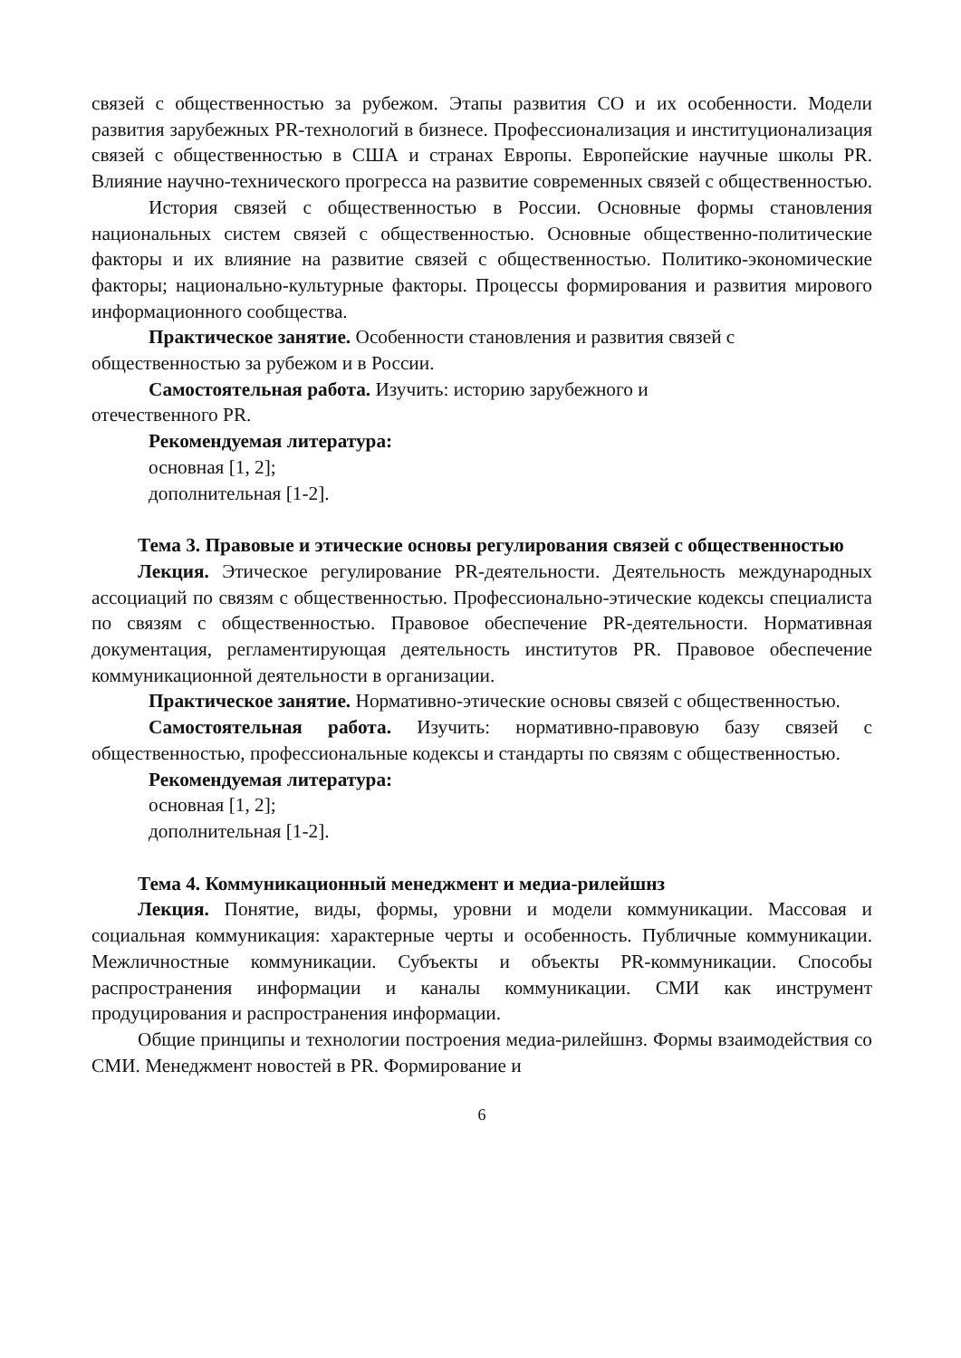связей с общественностью за рубежом. Этапы развития СО и их особенности. Модели развития зарубежных PR-технологий в бизнесе. Профессионализация и институционализация связей с общественностью в США и странах Европы. Европейские научные школы PR. Влияние научно-технического прогресса на развитие современных связей с общественностью.
История связей с общественностью в России. Основные формы становления национальных систем связей с общественностью. Основные общественно-политические факторы и их влияние на развитие связей с общественностью. Политико-экономические факторы; национально-культурные факторы. Процессы формирования и развития мирового информационного сообщества.
Практическое занятие. Особенности становления и развития связей с общественностью за рубежом и в России.
Самостоятельная работа. Изучить: историю зарубежного и
отечественного PR.
Рекомендуемая литература:
основная [1, 2];
дополнительная [1-2].
Тема 3. Правовые и этические основы регулирования связей с общественностью
Лекция. Этическое регулирование PR-деятельности. Деятельность международных ассоциаций по связям с общественностью. Профессионально-этические кодексы специалиста по связям с общественностью. Правовое обеспечение PR-деятельности. Нормативная документация, регламентирующая деятельность институтов PR. Правовое обеспечение коммуникационной деятельности в организации.
Практическое занятие. Нормативно-этические основы связей с общественностью.
Самостоятельная работа. Изучить: нормативно-правовую базу связей с общественностью, профессиональные кодексы и стандарты по связям с общественностью.
Рекомендуемая литература:
основная [1, 2];
дополнительная [1-2].
Тема 4. Коммуникационный менеджмент и медиа-рилейшнз
Лекция. Понятие, виды, формы, уровни и модели коммуникации. Массовая и социальная коммуникация: характерные черты и особенность. Публичные коммуникации. Межличностные коммуникации. Субъекты и объекты PR-коммуникации. Способы распространения информации и каналы коммуникации. СМИ как инструмент продуцирования и распространения информации.
Общие принципы и технологии построения медиа-рилейшнз. Формы взаимодействия со СМИ. Менеджмент новостей в PR. Формирование и
6